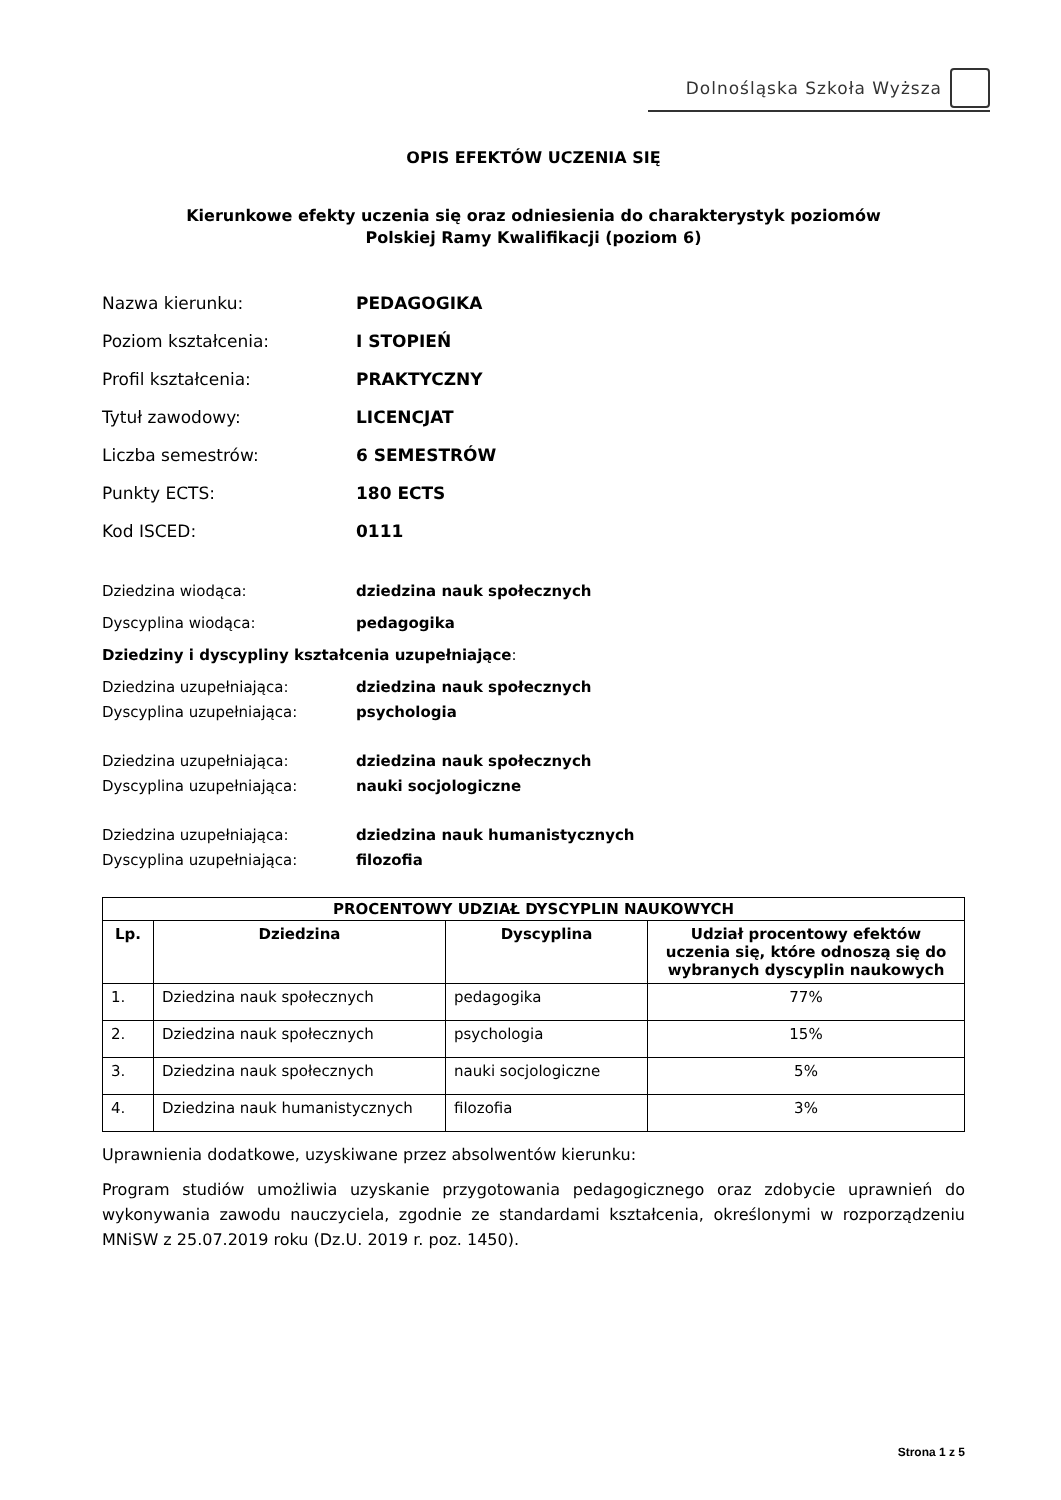Dolnośląska Szkoła Wyższa
OPIS EFEKTÓW UCZENIA SIĘ
Kierunkowe efekty uczenia się oraz odniesienia do charakterystyk poziomów
Polskiej Ramy Kwalifikacji (poziom 6)
Nazwa kierunku: PEDAGOGIKA
Poziom kształcenia: I STOPIEŃ
Profil kształcenia: PRAKTYCZNY
Tytuł zawodowy: LICENCJAT
Liczba semestrów: 6 SEMESTRÓW
Punkty ECTS: 180 ECTS
Kod ISCED: 0111
Dziedzina wiodąca: dziedzina nauk społecznych
Dyscyplina wiodąca: pedagogika
Dziedziny i dyscypliny kształcenia uzupełniające:
Dziedzina uzupełniająca: dziedzina nauk społecznych
Dyscyplina uzupełniająca: psychologia
Dziedzina uzupełniająca: dziedzina nauk społecznych
Dyscyplina uzupełniająca: nauki socjologiczne
Dziedzina uzupełniająca: dziedzina nauk humanistycznych
Dyscyplina uzupełniająca: filozofia
| PROCENTOWY UDZIAŁ DYSCYPLIN NAUKOWYCH | | | |
| --- | --- | --- | --- |
| Lp. | Dziedzina | Dyscyplina | Udział procentowy efektów uczenia się, które odnoszą się do wybranych dyscyplin naukowych |
| 1. | Dziedzina nauk społecznych | pedagogika | 77% |
| 2. | Dziedzina nauk społecznych | psychologia | 15% |
| 3. | Dziedzina nauk społecznych | nauki socjologiczne | 5% |
| 4. | Dziedzina nauk humanistycznych | filozofia | 3% |
Uprawnienia dodatkowe, uzyskiwane przez absolwentów kierunku:
Program studiów umożliwia uzyskanie przygotowania pedagogicznego oraz zdobycie uprawnień do wykonywania zawodu nauczyciela, zgodnie ze standardami kształcenia, określonymi w rozporządzeniu MNiSW z 25.07.2019 roku (Dz.U. 2019 r. poz. 1450).
Strona 1 z 5